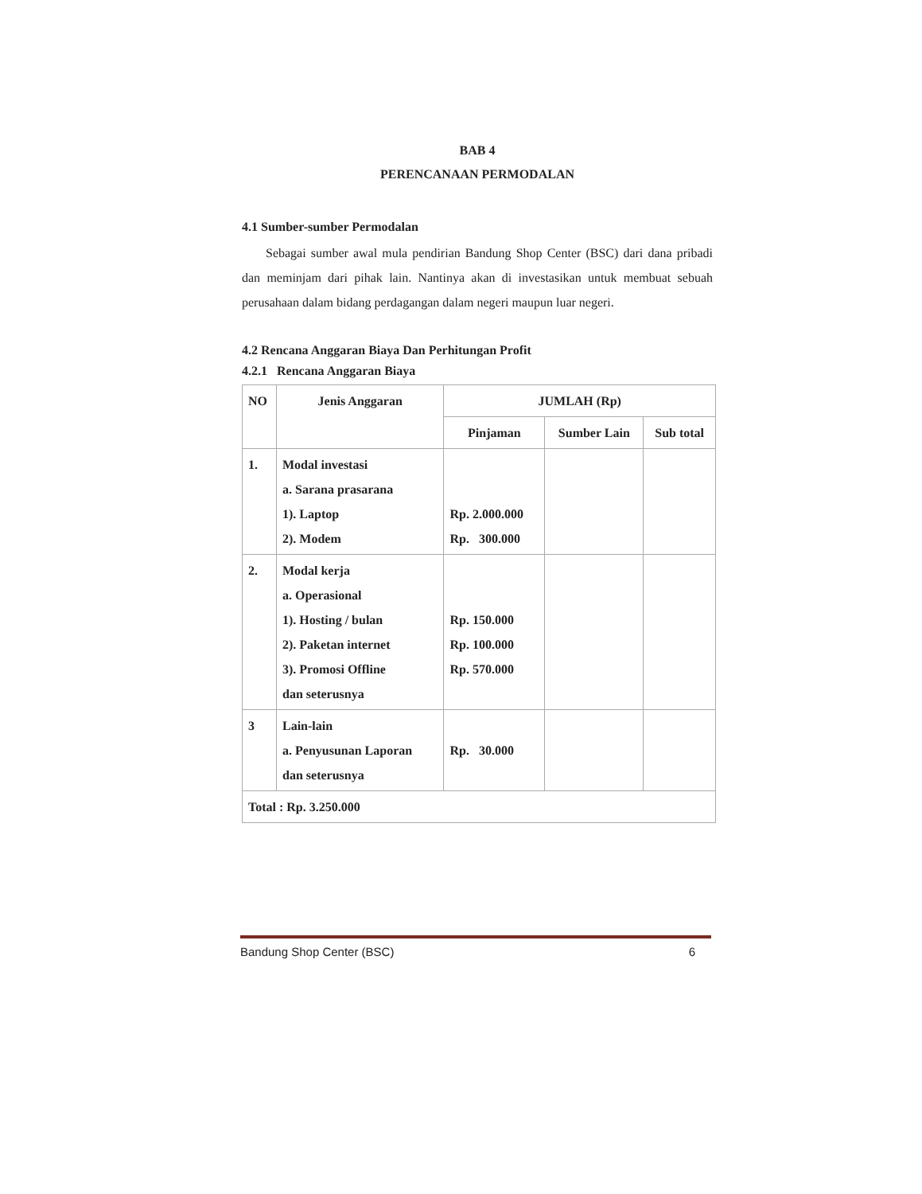BAB 4
PERENCANAAN PERMODALAN
4.1 Sumber-sumber Permodalan
Sebagai sumber awal mula pendirian Bandung Shop Center (BSC) dari dana pribadi dan meminjam dari pihak lain. Nantinya akan di investasikan untuk membuat sebuah perusahaan dalam bidang perdagangan dalam negeri maupun luar negeri.
4.2 Rencana Anggaran Biaya Dan Perhitungan Profit
4.2.1 Rencana Anggaran Biaya
| NO | Jenis Anggaran | JUMLAH (Rp) | | |
| --- | --- | --- | --- | --- |
| | | Pinjaman | Sumber Lain | Sub total |
| 1. | Modal investasi a. Sarana prasarana 1). Laptop 2). Modem | Rp. 2.000.000 Rp. 300.000 | | |
| 2. | Modal kerja a. Operasional 1). Hosting / bulan 2). Paketan internet 3). Promosi Offline dan seterusnya | Rp. 150.000 Rp. 100.000 Rp. 570.000 | | |
| 3 | Lain-lain a. Penyusunan Laporan dan seterusnya | Rp. 30.000 | | |
| Total : Rp. 3.250.000 | | | | |
Bandung Shop Center (BSC) 6